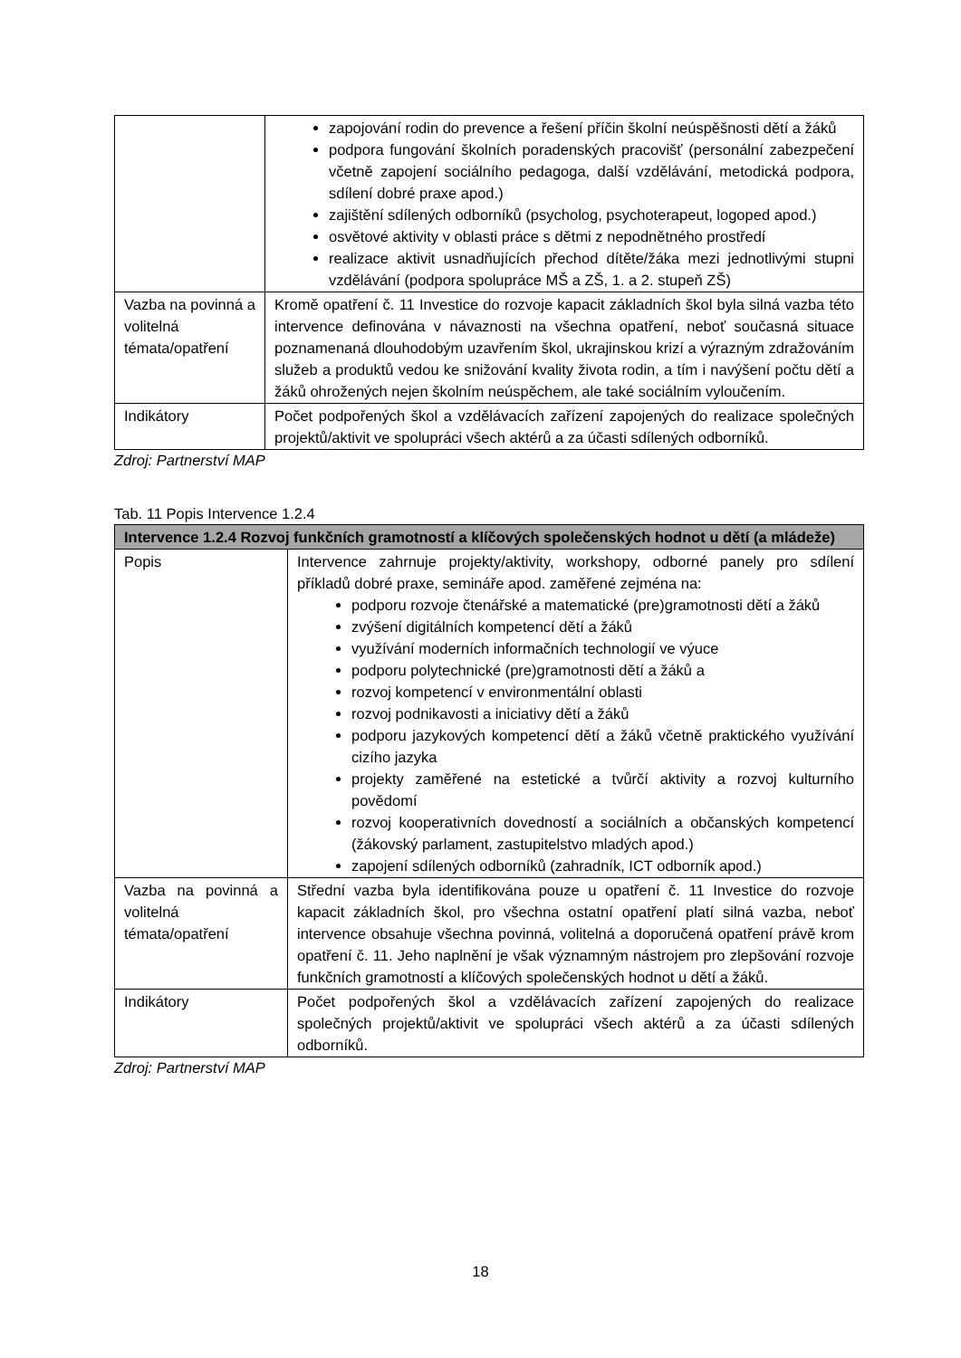| | zapojování rodin do prevence a řešení příčin školní neúspěšnosti dětí a žáků podpora fungování školních poradenských pracovišť (personální zabezpečení včetně zapojení sociálního pedagoga, další vzdělávání, metodická podpora, sdílení dobré praxe apod.) zajištění sdílených odborníků (psycholog, psychoterapeut, logoped apod.) osvětové aktivity v oblasti práce s dětmi z nepodnětného prostředí realizace aktivit usnadňujících přechod dítěte/žáka mezi jednotlivými stupni vzdělávání (podpora spolupráce MŠ a ZŠ, 1. a 2. stupeň ZŠ) |
| Vazba na povinná a volitelná témata/opatření | Kromě opatření č. 11 Investice do rozvoje kapacit základních škol byla silná vazba této intervence definována v návaznosti na všechna opatření, neboť současná situace poznamenaná dlouhodobým uzavřením škol, ukrajinskou krizí a výrazným zdražováním služeb a produktů vedou ke snižování kvality života rodin, a tím i navýšení počtu dětí a žáků ohrožených nejen školním neúspěchem, ale také sociálním vyloučením. |
| Indikátory | Počet podpořených škol a vzdělávacích zařízení zapojených do realizace společných projektů/aktivit ve spolupráci všech aktérů a za účasti sdílených odborníků. |
Zdroj: Partnerství MAP
Tab. 11 Popis Intervence 1.2.4
| Intervence 1.2.4 Rozvoj funkčních gramotností a klíčových společenských hodnot u dětí (a mládeže) | |
| --- | --- |
| Popis | Intervence zahrnuje projekty/aktivity, workshopy, odborné panely pro sdílení příkladů dobré praxe, semináře apod. zaměřené zejména na: podporu rozvoje čtenářské a matematické (pre)gramotnosti dětí a žáků zvýšení digitálních kompetencí dětí a žáků využívání moderních informačních technologií ve výuce podporu polytechnické (pre)gramotnosti dětí a žáků a rozvoj kompetencí v environmentální oblasti rozvoj podnikavosti a iniciativy dětí a žáků podporu jazykových kompetencí dětí a žáků včetně praktického využívání cizího jazyka projekty zaměřené na estetické a tvůrčí aktivity a rozvoj kulturního povědomí rozvoj kooperativních dovedností a sociálních a občanských kompetencí (žákovský parlament, zastupitelstvo mladých apod.) zapojení sdílených odborníků (zahradník, ICT odborník apod.) |
| Vazba na povinná a volitelná témata/opatření | Střední vazba byla identifikována pouze u opatření č. 11 Investice do rozvoje kapacit základních škol, pro všechna ostatní opatření platí silná vazba, neboť intervence obsahuje všechna povinná, volitelná a doporučená opatření právě krom opatření č. 11. Jeho naplnění je však významným nástrojem pro zlepšování rozvoje funkčních gramotností a klíčových společenských hodnot u dětí a žáků. |
| Indikátory | Počet podpořených škol a vzdělávacích zařízení zapojených do realizace společných projektů/aktivit ve spolupráci všech aktérů a za účasti sdílených odborníků. |
Zdroj: Partnerství MAP
18